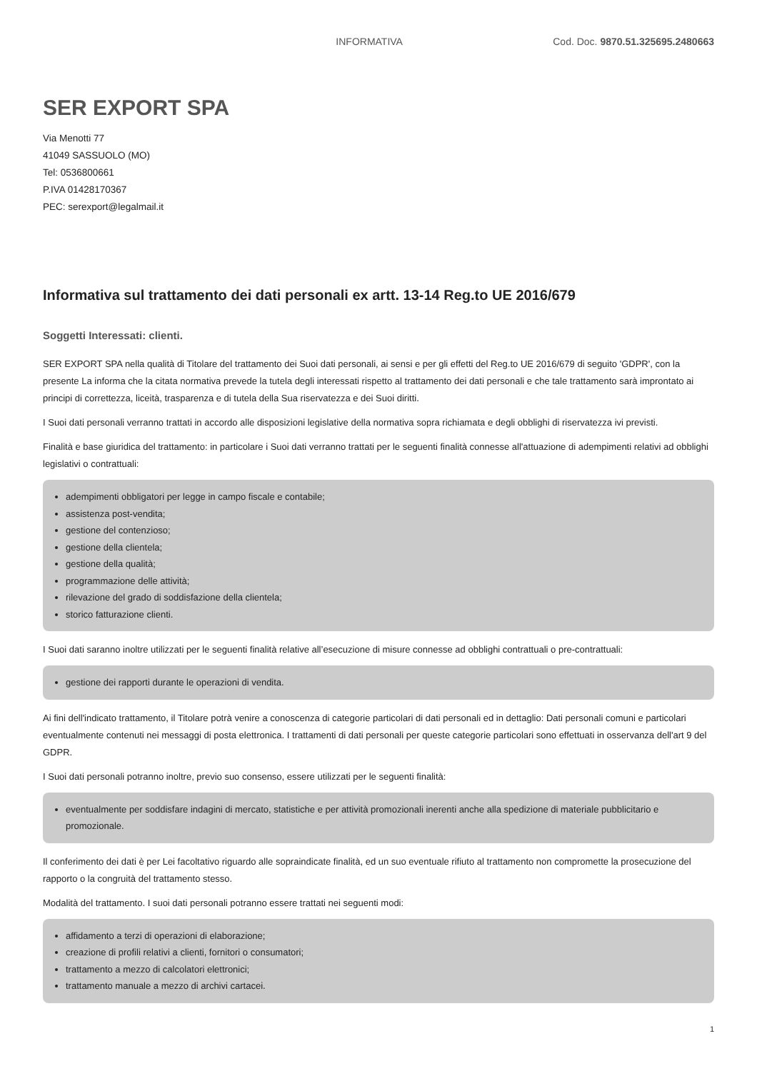INFORMATIVA Cod. Doc. 9870.51.325695.2480663
SER EXPORT SPA
Via Menotti 77
41049 SASSUOLO (MO)
Tel: 0536800661
P.IVA 01428170367
PEC: serexport@legalmail.it
Informativa sul trattamento dei dati personali ex artt. 13-14 Reg.to UE 2016/679
Soggetti Interessati: clienti.
SER EXPORT SPA nella qualità di Titolare del trattamento dei Suoi dati personali, ai sensi e per gli effetti del Reg.to UE 2016/679 di seguito 'GDPR', con la presente La informa che la citata normativa prevede la tutela degli interessati rispetto al trattamento dei dati personali e che tale trattamento sarà improntato ai principi di correttezza, liceità, trasparenza e di tutela della Sua riservatezza e dei Suoi diritti.
I Suoi dati personali verranno trattati in accordo alle disposizioni legislative della normativa sopra richiamata e degli obblighi di riservatezza ivi previsti.
Finalità e base giuridica del trattamento: in particolare i Suoi dati verranno trattati per le seguenti finalità connesse all'attuazione di adempimenti relativi ad obblighi legislativi o contrattuali:
adempimenti obbligatori per legge in campo fiscale e contabile;
assistenza post-vendita;
gestione del contenzioso;
gestione della clientela;
gestione della qualità;
programmazione delle attività;
rilevazione del grado di soddisfazione della clientela;
storico fatturazione clienti.
I Suoi dati saranno inoltre utilizzati per le seguenti finalità relative all’esecuzione di misure connesse ad obblighi contrattuali o pre-contrattuali:
gestione dei rapporti durante le operazioni di vendita.
Ai fini dell'indicato trattamento, il Titolare potrà venire a conoscenza di categorie particolari di dati personali ed in dettaglio: Dati personali comuni e particolari eventualmente contenuti nei messaggi di posta elettronica. I trattamenti di dati personali per queste categorie particolari sono effettuati in osservanza dell'art 9 del GDPR.
I Suoi dati personali potranno inoltre, previo suo consenso, essere utilizzati per le seguenti finalità:
eventualmente per soddisfare indagini di mercato, statistiche e per attività promozionali inerenti anche alla spedizione di materiale pubblicitario e promozionale.
Il conferimento dei dati è per Lei facoltativo riguardo alle sopraindicate finalità, ed un suo eventuale rifiuto al trattamento non compromette la prosecuzione del rapporto o la congruità del trattamento stesso.
Modalità del trattamento. I suoi dati personali potranno essere trattati nei seguenti modi:
affidamento a terzi di operazioni di elaborazione;
creazione di profili relativi a clienti, fornitori o consumatori;
trattamento a mezzo di calcolatori elettronici;
trattamento manuale a mezzo di archivi cartacei.
1